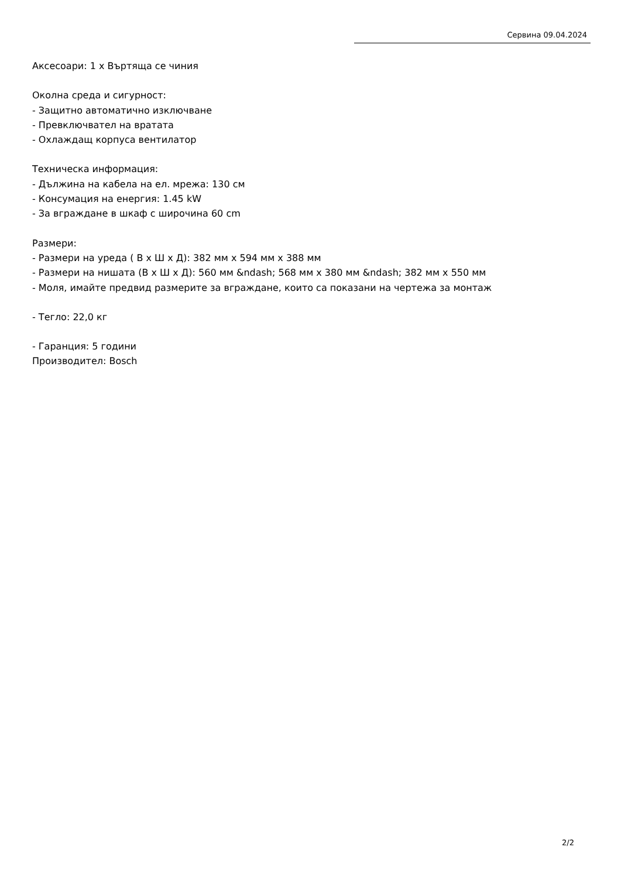Сервина 09.04.2024
Аксесоари: 1 x Въртяща се чиния
Околна среда и сигурност:
- Защитно автоматично изключване
- Превключвател на вратата
- Охлаждащ корпуса вентилатор
Техническа информация:
- Дължина на кабела на ел. мрежа: 130 см
- Консумация на енергия: 1.45 kW
- За вграждане в шкаф с широчина 60 cm
Размери:
- Размери на уреда ( В x Ш x Д): 382 мм x 594 мм x 388 мм
- Размери на нишата (В x Ш x Д): 560 мм &ndash; 568 мм x 380 мм &ndash; 382 мм x 550 мм
- Моля, имайте предвид размерите за вграждане, които са показани на чертежа за монтаж
- Тегло: 22,0 кг
- Гаранция: 5 години
Производител: Bosch
2/2